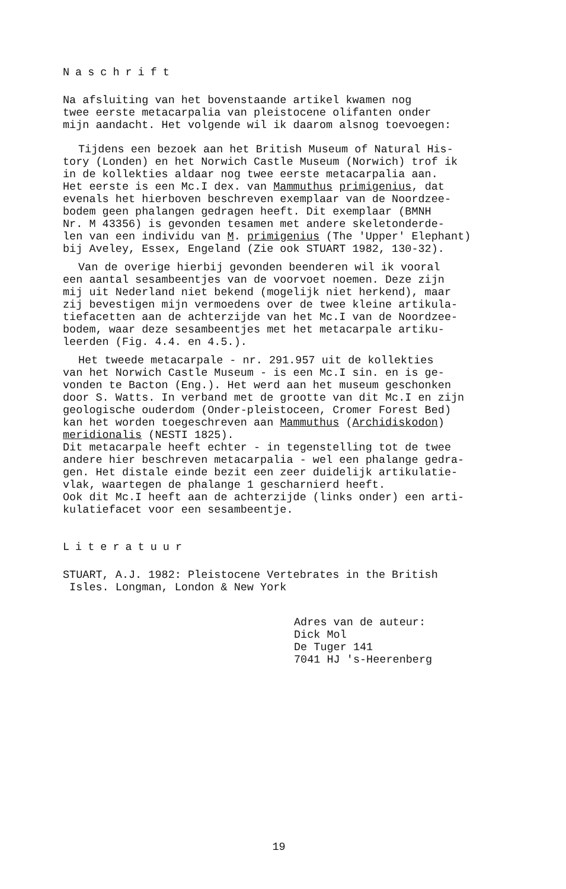Naschrift
Na afsluiting van het bovenstaande artikel kwamen nog
twee eerste metacarpalia van pleistocene olifanten onder
mijn aandacht. Het volgende wil ik daarom alsnog toevoegen:
Tijdens een bezoek aan het British Museum of Natural His-
tory (Londen) en het Norwich Castle Museum (Norwich) trof ik
in de kollekties aldaar nog twee eerste metacarpalia aan.
Het eerste is een Mc.I dex. van Mammuthus primigenius, dat
evenals het hierboven beschreven exemplaar van de Noordzee-
bodem geen phalangen gedragen heeft. Dit exemplaar (BMNH
Nr. M 43356) is gevonden tesamen met andere skeletonderde-
len van een individu van M. primigenius (The 'Upper' Elephant)
bij Aveley, Essex, Engeland (Zie ook STUART 1982, 130-32).
Van de overige hierbij gevonden beenderen wil ik vooral
een aantal sesambeentjes van de voorvoet noemen. Deze zijn
mij uit Nederland niet bekend (mogelijk niet herkend), maar
zij bevestigen mijn vermoedens over de twee kleine artikula-
tiefacetten aan de achterzijde van het Mc.I van de Noordzee-
bodem, waar deze sesambeentjes met het metacarpale artiku-
leerden (Fig. 4.4. en 4.5.).
Het tweede metacarpale - nr. 291.957 uit de kollekties
van het Norwich Castle Museum - is een Mc.I sin. en is ge-
vonden te Bacton (Eng.). Het werd aan het museum geschonken
door S. Watts. In verband met de grootte van dit Mc.I en zijn
geologische ouderdom (Onder-pleistoceen, Cromer Forest Bed)
kan het worden toegeschreven aan Mammuthus (Archidiskodon)
meridionalis (NESTI 1825).
Dit metacarpale heeft echter - in tegenstelling tot de twee
andere hier beschreven metacarpalia - wel een phalange gedra-
gen. Het distale einde bezit een zeer duidelijk artikulatie-
vlak, waartegen de phalange 1 gescharnierd heeft.
Ook dit Mc.I heeft aan de achterzijde (links onder) een arti-
kulatiefacet voor een sesambeentje.
Literatuur
STUART, A.J. 1982: Pleistocene Vertebrates in the British
Isles. Longman, London & New York
Adres van de auteur:
Dick Mol
De Tuger 141
7041 HJ 's-Heerenberg
19